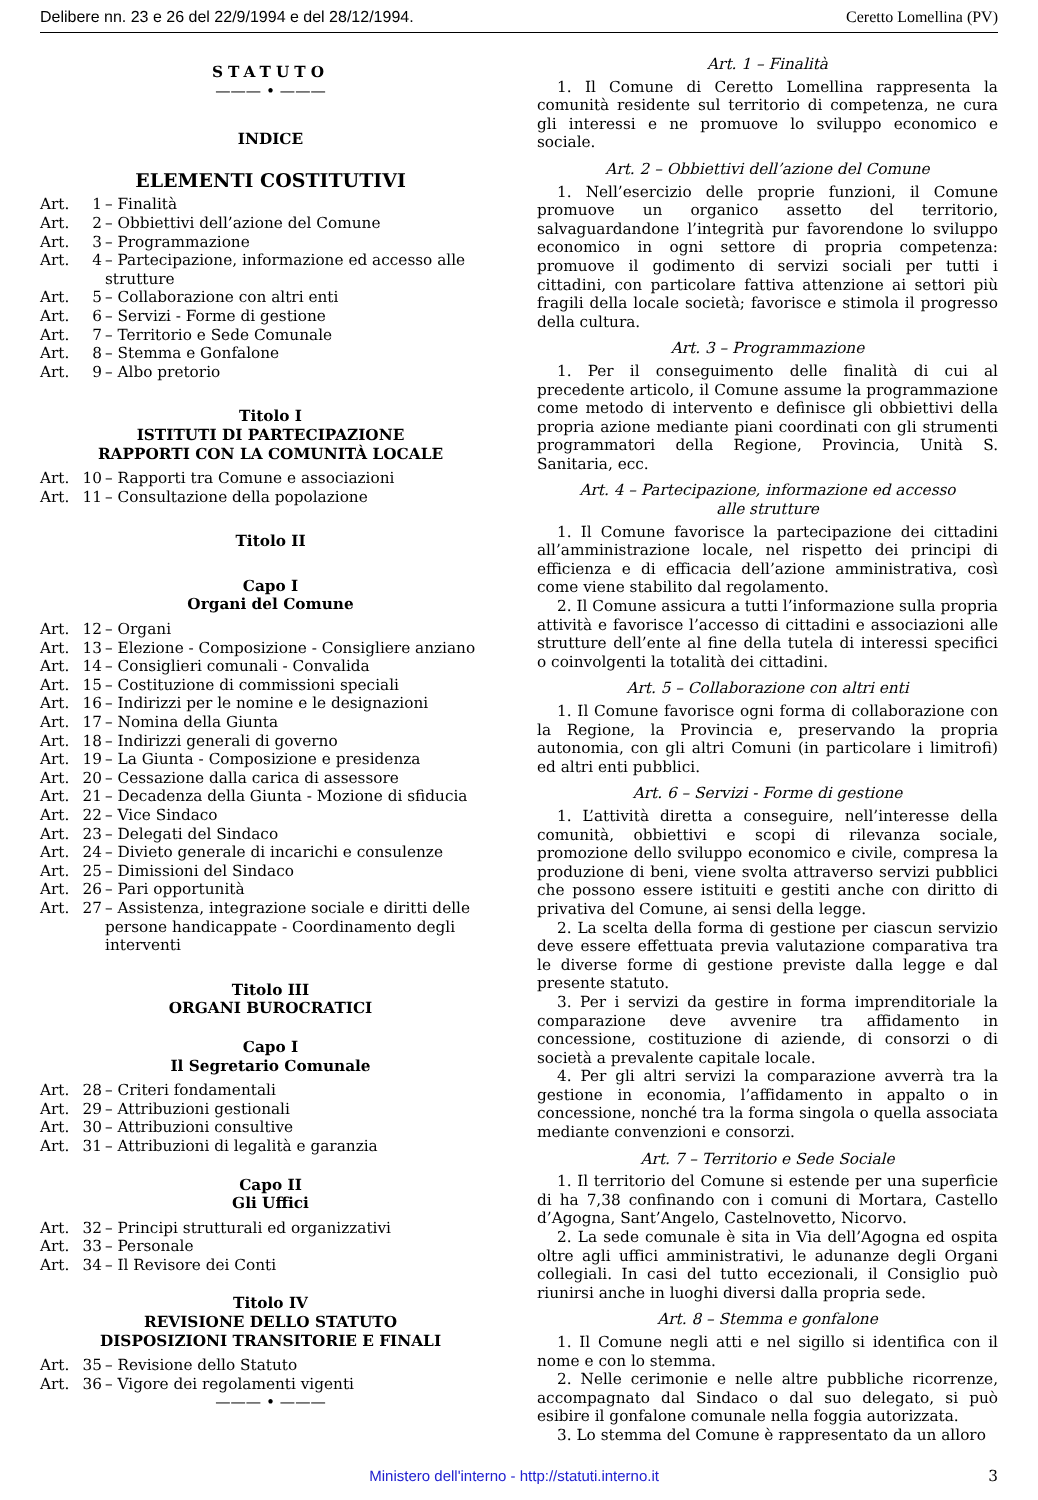Delibere nn. 23 e 26 del 22/9/1994 e del 28/12/1994. Ceretto Lomellina (PV)
STATUTO
——— • ———
INDICE
ELEMENTI COSTITUTIVI
Art. 1 – Finalità
Art. 2 – Obbiettivi dell’azione del Comune
Art. 3 – Programmazione
Art. 4 – Partecipazione, informazione ed accesso alle strutture
Art. 5 – Collaborazione con altri enti
Art. 6 – Servizi - Forme di gestione
Art. 7 – Territorio e Sede Comunale
Art. 8 – Stemma e Gonfalone
Art. 9 – Albo pretorio
Titolo I
ISTITUTI DI PARTECIPAZIONE
RAPPORTI CON LA COMUNITÀ LOCALE
Art. 10 – Rapporti tra Comune e associazioni
Art. 11 – Consultazione della popolazione
Titolo II
Capo I
Organi del Comune
Art. 12 – Organi
Art. 13 – Elezione - Composizione - Consigliere anziano
Art. 14 – Consiglieri comunali - Convalida
Art. 15 – Costituzione di commissioni speciali
Art. 16 – Indirizzi per le nomine e le designazioni
Art. 17 – Nomina della Giunta
Art. 18 – Indirizzi generali di governo
Art. 19 – La Giunta - Composizione e presidenza
Art. 20 – Cessazione dalla carica di assessore
Art. 21 – Decadenza della Giunta - Mozione di sfiducia
Art. 22 – Vice Sindaco
Art. 23 – Delegati del Sindaco
Art. 24 – Divieto generale di incarichi e consulenze
Art. 25 – Dimissioni del Sindaco
Art. 26 – Pari opportunità
Art. 27 – Assistenza, integrazione sociale e diritti delle persone handicappate - Coordinamento degli interventi
Titolo III
ORGANI BUROCRATICI
Capo I
Il Segretario Comunale
Art. 28 – Criteri fondamentali
Art. 29 – Attribuzioni gestionali
Art. 30 – Attribuzioni consultive
Art. 31 – Attribuzioni di legalità e garanzia
Capo II
Gli Uffici
Art. 32 – Principi strutturali ed organizzativi
Art. 33 – Personale
Art. 34 – Il Revisore dei Conti
Titolo IV
REVISIONE DELLO STATUTO
DISPOSIZIONI TRANSITORIE E FINALI
Art. 35 – Revisione dello Statuto
Art. 36 – Vigore dei regolamenti vigenti
——— • ———
Art. 1 – Finalità
1. Il Comune di Ceretto Lomellina rappresenta la comunità residente sul territorio di competenza, ne cura gli interessi e ne promuove lo sviluppo economico e sociale.
Art. 2 – Obbiettivi dell’azione del Comune
1. Nell’esercizio delle proprie funzioni, il Comune promuove un organico assetto del territorio, salvaguardandone l’integrità pur favorendone lo sviluppo economico in ogni settore di propria competenza: promuove il godimento di servizi sociali per tutti i cittadini, con particolare fattiva attenzione ai settori più fragili della locale società; favorisce e stimola il progresso della cultura.
Art. 3 – Programmazione
1. Per il conseguimento delle finalità di cui al precedente articolo, il Comune assume la programmazione come metodo di intervento e definisce gli obbiettivi della propria azione mediante piani coordinati con gli strumenti programmatori della Regione, Provincia, Unità S. Sanitaria, ecc.
Art. 4 – Partecipazione, informazione ed accesso
alle strutture
1. Il Comune favorisce la partecipazione dei cittadini all’amministrazione locale, nel rispetto dei principi di efficienza e di efficacia dell’azione amministrativa, così come viene stabilito dal regolamento.
2. Il Comune assicura a tutti l’informazione sulla propria attività e favorisce l’accesso di cittadini e associazioni alle strutture dell’ente al fine della tutela di interessi specifici o coinvolgenti la totalità dei cittadini.
Art. 5 – Collaborazione con altri enti
1. Il Comune favorisce ogni forma di collaborazione con la Regione, la Provincia e, preservando la propria autonomia, con gli altri Comuni (in particolare i limitrofi) ed altri enti pubblici.
Art. 6 – Servizi - Forme di gestione
1. L’attività diretta a conseguire, nell’interesse della comunità, obbiettivi e scopi di rilevanza sociale, promozione dello sviluppo economico e civile, compresa la produzione di beni, viene svolta attraverso servizi pubblici che possono essere istituiti e gestiti anche con diritto di privativa del Comune, ai sensi della legge.
2. La scelta della forma di gestione per ciascun servizio deve essere effettuata previa valutazione comparativa tra le diverse forme di gestione previste dalla legge e dal presente statuto.
3. Per i servizi da gestire in forma imprenditoriale la comparazione deve avvenire tra affidamento in concessione, costituzione di aziende, di consorzi o di società a prevalente capitale locale.
4. Per gli altri servizi la comparazione avverrà tra la gestione in economia, l’affidamento in appalto o in concessione, nonché tra la forma singola o quella associata mediante convenzioni e consorzi.
Art. 7 – Territorio e Sede Sociale
1. Il territorio del Comune si estende per una superficie di ha 7,38 confinando con i comuni di Mortara, Castello d’Agogna, Sant’Angelo, Castelnovetto, Nicorvo.
2. La sede comunale è sita in Via dell’Agogna ed ospita oltre agli uffici amministrativi, le adunanze degli Organi collegiali. In casi del tutto eccezionali, il Consiglio può riunirsi anche in luoghi diversi dalla propria sede.
Art. 8 – Stemma e gonfalone
1. Il Comune negli atti e nel sigillo si identifica con il nome e con lo stemma.
2. Nelle cerimonie e nelle altre pubbliche ricorrenze, accompagnato dal Sindaco o dal suo delegato, si può esibire il gonfalone comunale nella foggia autorizzata.
3. Lo stemma del Comune è rappresentato da un alloro
Ministero dell'interno - http://statuti.interno.it 3